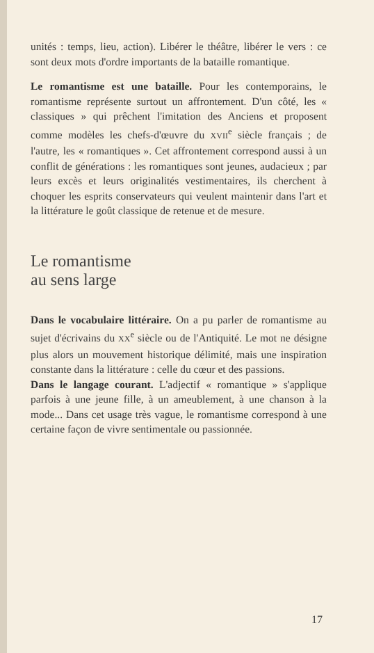unités : temps, lieu, action). Libérer le théâtre, libérer le vers : ce sont deux mots d'ordre importants de la bataille romantique.
Le romantisme est une bataille. Pour les contemporains, le romantisme représente surtout un affrontement. D'un côté, les « classiques » qui prêchent l'imitation des Anciens et proposent comme modèles les chefs-d'œuvre du XVII<sup>e</sup> siècle français ; de l'autre, les « romantiques ». Cet affrontement correspond aussi à un conflit de générations : les romantiques sont jeunes, audacieux ; par leurs excès et leurs originalités vestimentaires, ils cherchent à choquer les esprits conservateurs qui veulent maintenir dans l'art et la littérature le goût classique de retenue et de mesure.
Le romantisme
au sens large
Dans le vocabulaire littéraire. On a pu parler de romantisme au sujet d'écrivains du XX<sup>e</sup> siècle ou de l'Antiquité. Le mot ne désigne plus alors un mouvement historique délimité, mais une inspiration constante dans la littérature : celle du cœur et des passions.
Dans le langage courant. L'adjectif « romantique » s'applique parfois à une jeune fille, à un ameublement, à une chanson à la mode... Dans cet usage très vague, le romantisme correspond à une certaine façon de vivre sentimentale ou passionnée.
17